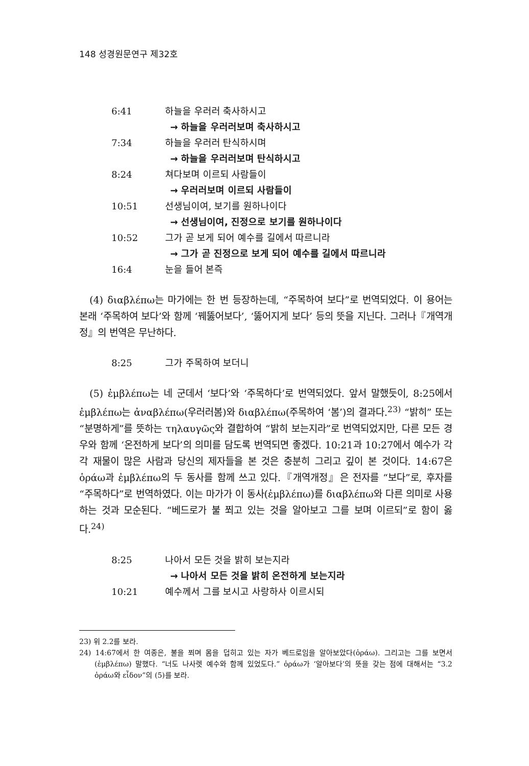148 성경원문연구 제32호
6:41 하늘을 우러러 축사하시고
→ 하늘을 우러러보며 축사하시고
7:34 하늘을 우러러 탄식하시며
→ 하늘을 우러러보며 탄식하시고
8:24 쳐다보며 이르되 사람들이
→ 우러러보며 이르되 사람들이
10:51 선생님이여, 보기를 원하나이다
→ 선생님이여, 진정으로 보기를 원하나이다
10:52 그가 곧 보게 되어 예수를 길에서 따르니라
→ 그가 곧 진정으로 보게 되어 예수를 길에서 따르니라
16:4 눈을 들어 본즉
(4) διαβλέπω는 마가에는 한 번 등장하는데, “주목하여 보다”로 번역되었다. 이 용어는 본래 ‘주목하여 보다’와 함께 ‘꿰뚫어보다’, ‘뚫어지게 보다’ 등의 뜻을 지닌다. 그러나『개역개정』의 번역은 무난하다.
8:25 그가 주목하여 보더니
(5) ἐμβλέπω는 네 군데서 ‘보다’와 ‘주목하다’로 번역되었다. 앞서 말했듯이, 8:25에서 ἐμβλέπω는 ἀναβλέπω(우러러봄)와 διαβλέπω(주목하여 ‘봄’)의 결과다.<sup>23)</sup> “밝히” 또는 “분명하게”를 뜻하는 τηλαυγῶς와 결합하여 “밝히 보는지라”로 번역되었지만, 다른 모든 경우와 함께 ‘온전하게 보다’의 의미를 담도록 번역되면 좋겠다. 10:21과 10:27에서 예수가 각각 재물이 많은 사람과 당신의 제자들을 본 것은 충분히 그리고 깊이 본 것이다. 14:67은 ὁράω과 ἐμβλέπω의 두 동사를 함께 쓰고 있다.『개역개정』은 전자를 “보다”로, 후자를 “주목하다”로 번역하였다. 이는 마가가 이 동사(ἐμβλέπω)를 διαβλέπω와 다른 의미로 사용하는 것과 모순된다. “베드로가 불 쬐고 있는 것을 알아보고 그를 보며 이르되”로 함이 옳다.<sup>24)</sup>
8:25 나아서 모든 것을 밝히 보는지라
→ 나아서 모든 것을 밝히 온전하게 보는지라
10:21 예수께서 그를 보시고 사랑하사 이르시되
23) 위 2.2를 보라.
24) 14:67에서 한 여종은, 불을 쬐며 몸을 덥히고 있는 자가 베드로임을 알아보았다(ὁράω). 그리고는 그를 보면서(ἐμβλέπω) 말했다. “너도 나사렛 예수와 함께 있었도다.” ὁράω가 ‘알아보다’의 뜻을 갖는 점에 대해서는 “3.2 ὁράω와 εἶδον”의 (5)를 보라.